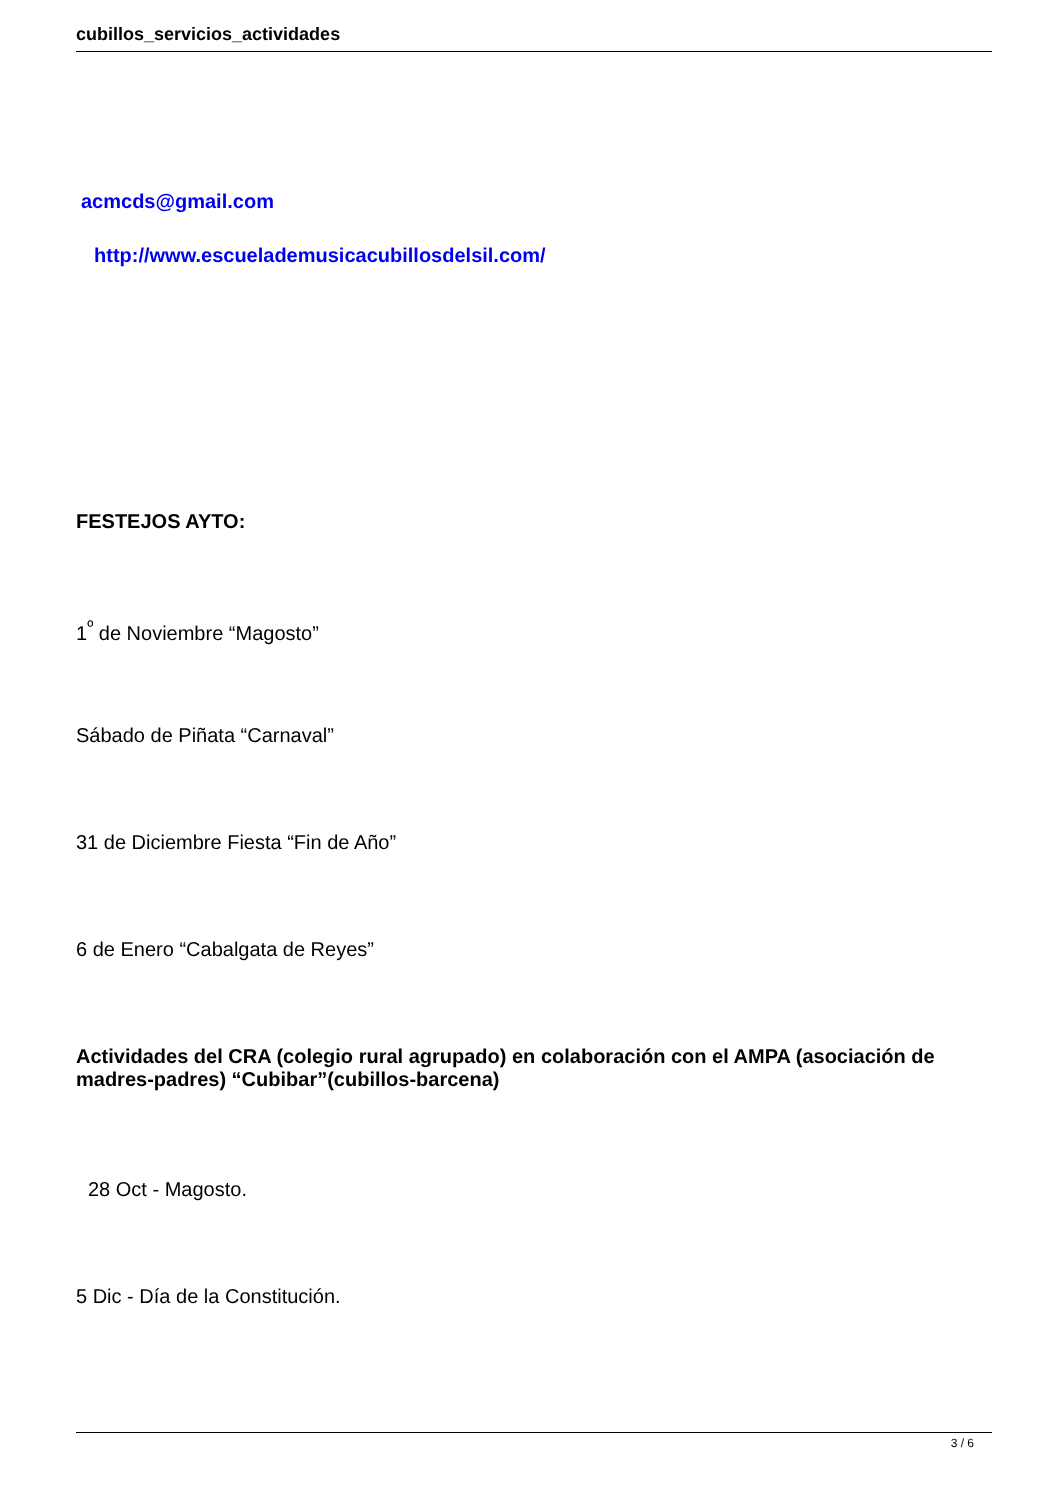cubillos_servicios_actividades
acmcds@gmail.com
http://www.escuelademusicacubillosdelsil.com/
FESTEJOS AYTO:
1<sup>º</sup> de Noviembre “Magosto”
Sábado de Piñata “Carnaval”
31 de Diciembre Fiesta “Fin de Año”
6 de Enero “Cabalgata de Reyes”
Actividades del CRA (colegio rural agrupado) en colaboración con el AMPA (asociación de madres-padres) “Cubibar”(cubillos-barcena)
28 Oct - Magosto.
5 Dic - Día de la Constitución.
3 / 6